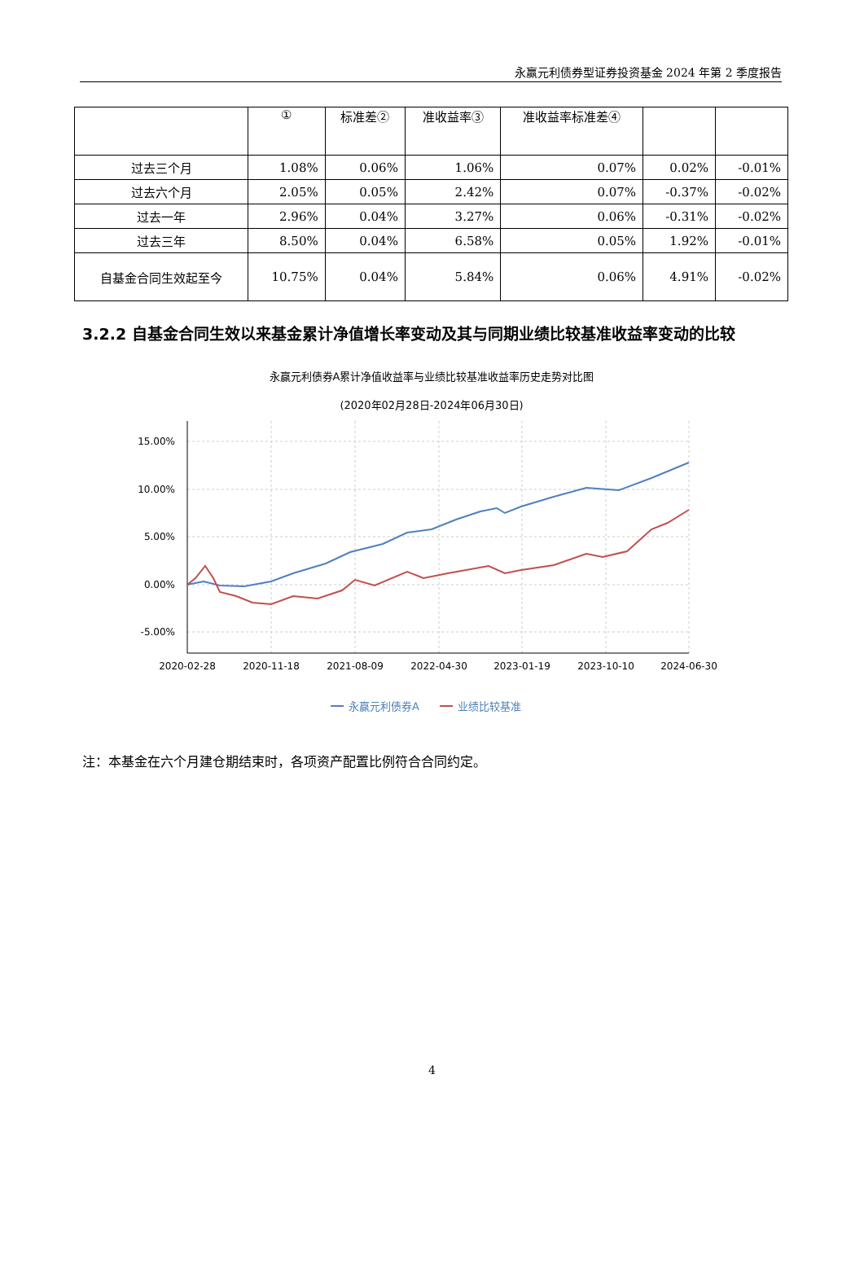永赢元利债券型证券投资基金 2024 年第 2 季度报告
| | ① | 标准差② | 准收益率③ | 准收益率标准差④ | | |
| 过去三个月 | 1.08% | 0.06% | 1.06% | 0.07% | 0.02% | -0.01% |
| 过去六个月 | 2.05% | 0.05% | 2.42% | 0.07% | -0.37% | -0.02% |
| 过去一年 | 2.96% | 0.04% | 3.27% | 0.06% | -0.31% | -0.02% |
| 过去三年 | 8.50% | 0.04% | 6.58% | 0.05% | 1.92% | -0.01% |
| 自基金合同生效起至今 | 10.75% | 0.04% | 5.84% | 0.06% | 4.91% | -0.02% |
3.2.2 自基金合同生效以来基金累计净值增长率变动及其与同期业绩比较基准收益率变动的比较
永赢元利债券A累计净值收益率与业绩比较基准收益率历史走势对比图
(2020年02月28日-2024年06月30日)
15.00%
10.00%
5.00%
0.00%
-5.00%
2020-02-28
2020-11-18
2021-08-09
2022-04-30
2023-01-19
2023-10-10
2024-06-30
永赢元利债券A
业绩比较基准
注：本基金在六个月建仓期结束时，各项资产配置比例符合合同约定。
4